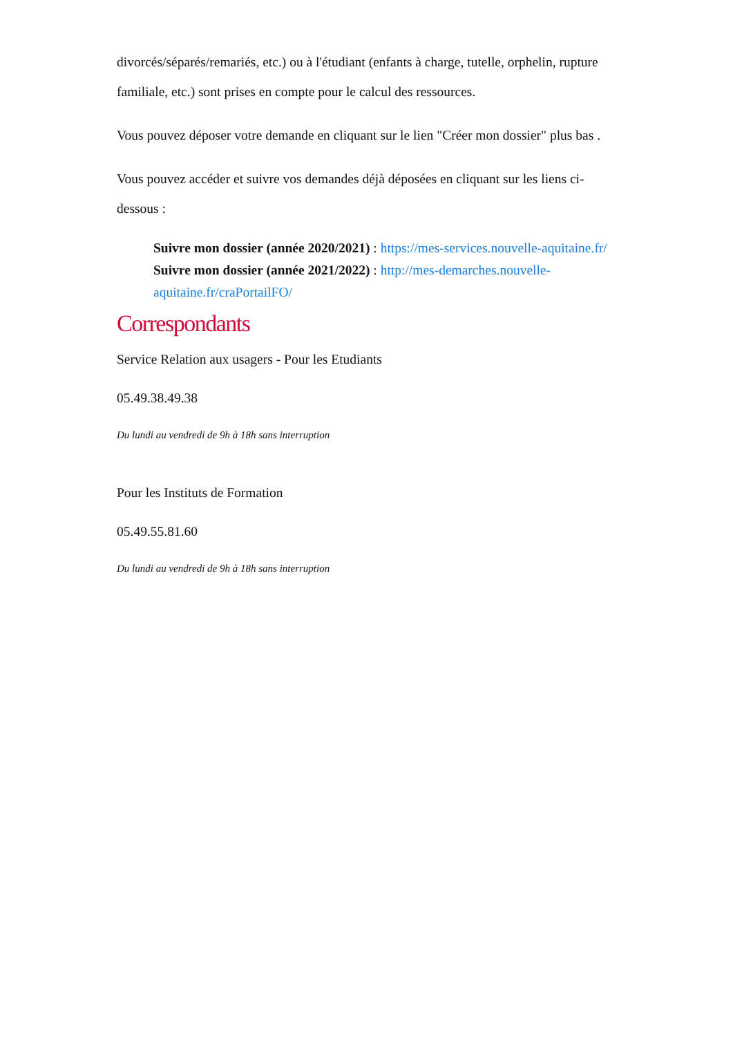divorcés/séparés/remariés, etc.) ou à l'étudiant (enfants à charge, tutelle, orphelin, rupture familiale, etc.) sont prises en compte pour le calcul des ressources.
Vous pouvez déposer votre demande en cliquant sur le lien "Créer mon dossier" plus bas .
Vous pouvez accéder et suivre vos demandes déjà déposées en cliquant sur les liens ci-dessous :
Suivre mon dossier (année 2020/2021) : https://mes-services.nouvelle-aquitaine.fr/
Suivre mon dossier (année 2021/2022) : http://mes-demarches.nouvelle-aquitaine.fr/craPortailFO/
Correspondants
Service Relation aux usagers - Pour les Etudiants
05.49.38.49.38
Du lundi au vendredi de 9h à 18h sans interruption
Pour les Instituts de Formation
05.49.55.81.60
Du lundi au vendredi de 9h à 18h sans interruption